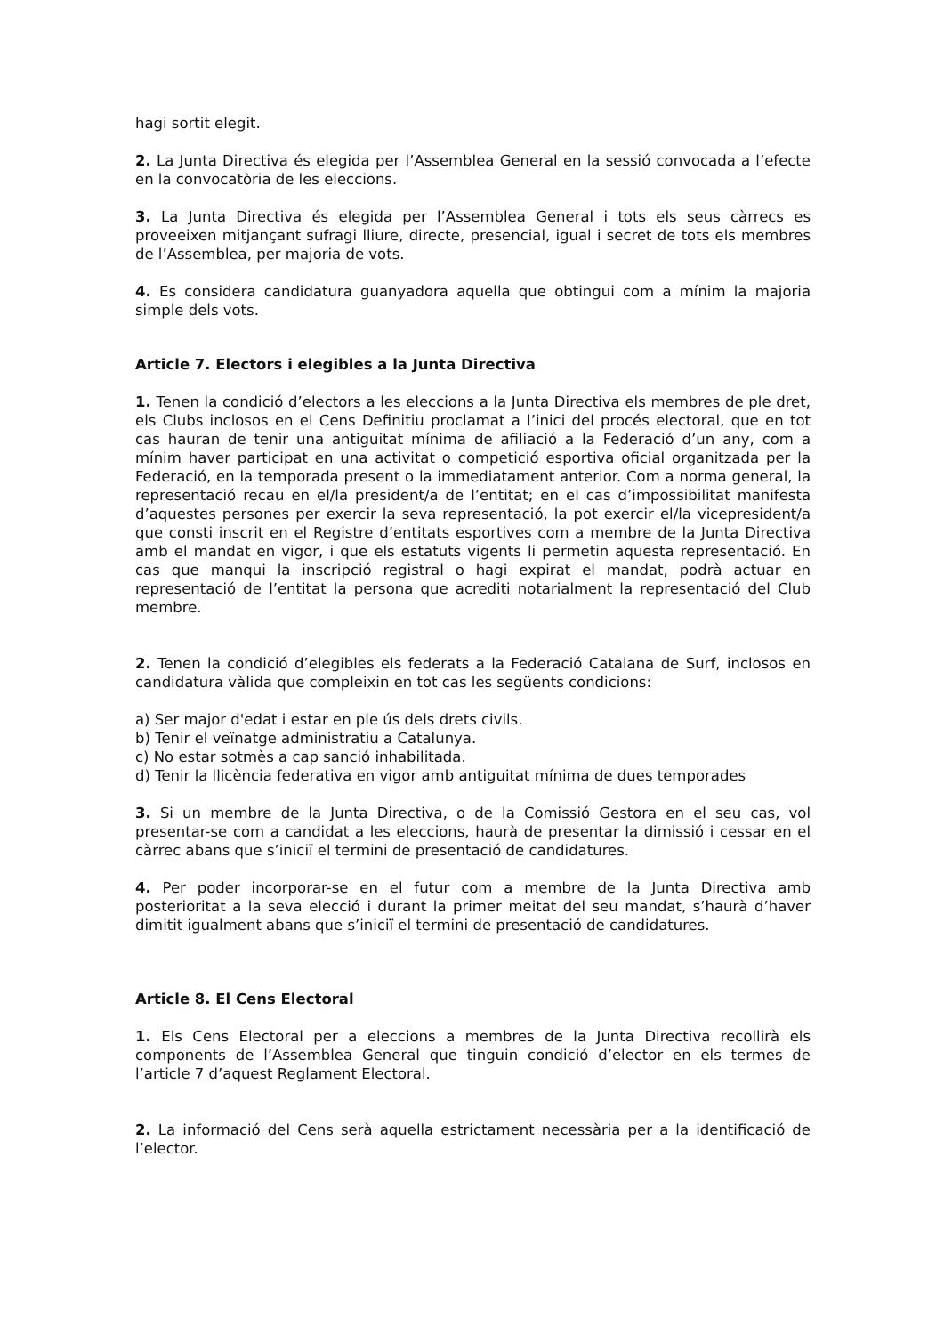hagi sortit elegit.
2. La Junta Directiva és elegida per l’Assemblea General en la sessió convocada a l’efecte en la convocatòria de les eleccions.
3. La Junta Directiva és elegida per l’Assemblea General i tots els seus càrrecs es proveeixen mitjançant sufragi lliure, directe, presencial, igual i secret de tots els membres de l’Assemblea, per majoria de vots.
4. Es considera candidatura guanyadora aquella que obtingui com a mínim la majoria simple dels vots.
Article 7. Electors i elegibles a la Junta Directiva
1. Tenen la condició d’electors a les eleccions a la Junta Directiva els membres de ple dret, els Clubs inclosos en el Cens Definitiu proclamat a l’inici del procés electoral, que en tot cas hauran de tenir una antiguitat mínima de afiliació a la Federació d’un any, com a mínim haver participat en una activitat o competició esportiva oficial organitzada per la Federació, en la temporada present o la immediatament anterior. Com a norma general, la representació recau en el/la president/a de l’entitat; en el cas d’impossibilitat manifesta d’aquestes persones per exercir la seva representació, la pot exercir el/la vicepresident/a que consti inscrit en el Registre d’entitats esportives com a membre de la Junta Directiva amb el mandat en vigor, i que els estatuts vigents li permetin aquesta representació. En cas que manqui la inscripció registral o hagi expirat el mandat, podrà actuar en representació de l’entitat la persona que acrediti notarialment la representació del Club membre.
2. Tenen la condició d’elegibles els federats a la Federació Catalana de Surf, inclosos en candidatura vàlida que compleixin en tot cas les següents condicions:
a) Ser major d'edat i estar en ple ús dels drets civils.
b) Tenir el veïnatge administratiu a Catalunya.
c) No estar sotmès a cap sanció inhabilitada.
d) Tenir la llicència federativa en vigor amb antiguitat mínima de dues temporades
3. Si un membre de la Junta Directiva, o de la Comissió Gestora en el seu cas, vol presentar-se com a candidat a les eleccions, haurà de presentar la dimissió i cessar en el càrrec abans que s’iniciï el termini de presentació de candidatures.
4. Per poder incorporar-se en el futur com a membre de la Junta Directiva amb posterioritat a la seva elecció i durant la primer meitat del seu mandat, s’haurà d’haver dimitit igualment abans que s’iniciï el termini de presentació de candidatures.
Article 8. El Cens Electoral
1. Els Cens Electoral per a eleccions a membres de la Junta Directiva recollirà els components de l’Assemblea General que tinguin condició d’elector en els termes de l’article 7 d’aquest Reglament Electoral.
2. La informació del Cens serà aquella estrictament necessària per a la identificació de l’elector.